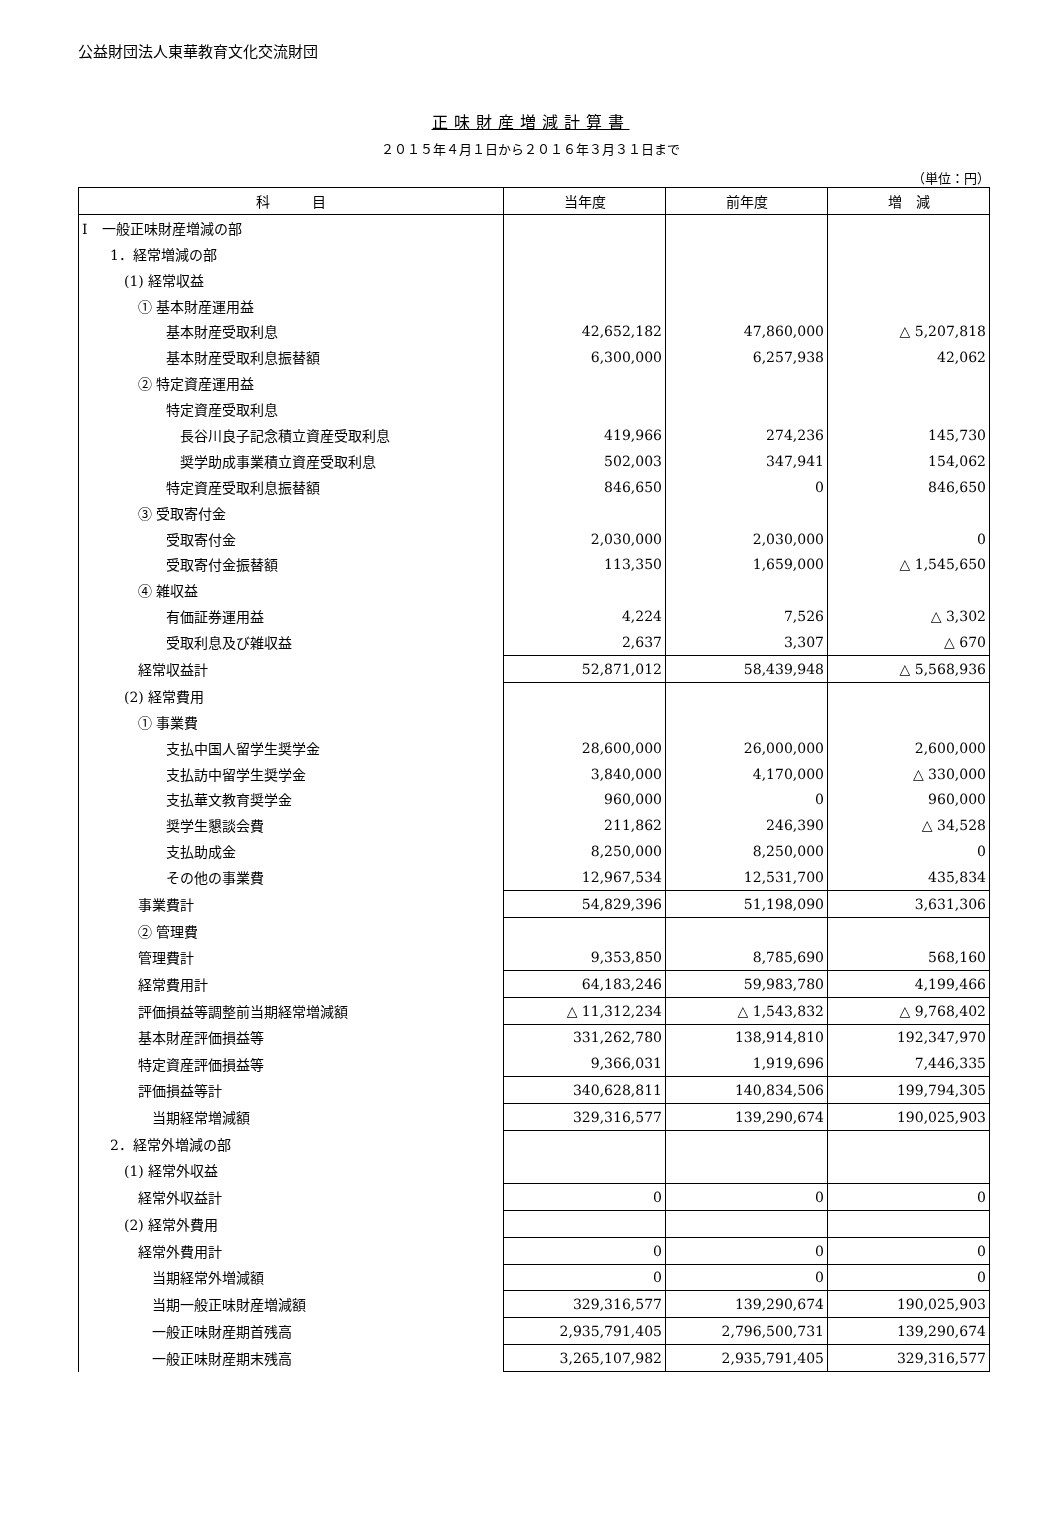公益財団法人東華教育文化交流財団
正味財産増減計算書
２０１５年４月１日から２０１６年３月３１日まで
（単位：円）
| 科 目 | 当年度 | 前年度 | 増 減 |
| --- | --- | --- | --- |
| Ⅰ 一般正味財産増減の部 | | | |
| 1．経常増減の部 | | | |
| (1) 経常収益 | | | |
| ① 基本財産運用益 | | | |
| 基本財産受取利息 | 42,652,182 | 47,860,000 | △ 5,207,818 |
| 基本財産受取利息振替額 | 6,300,000 | 6,257,938 | 42,062 |
| ② 特定資産運用益 | | | |
| 特定資産受取利息 | | | |
| 長谷川良子記念積立資産受取利息 | 419,966 | 274,236 | 145,730 |
| 奨学助成事業積立資産受取利息 | 502,003 | 347,941 | 154,062 |
| 特定資産受取利息振替額 | 846,650 | 0 | 846,650 |
| ③ 受取寄付金 | | | |
| 受取寄付金 | 2,030,000 | 2,030,000 | 0 |
| 受取寄付金振替額 | 113,350 | 1,659,000 | △ 1,545,650 |
| ④ 雑収益 | | | |
| 有価証券運用益 | 4,224 | 7,526 | △ 3,302 |
| 受取利息及び雑収益 | 2,637 | 3,307 | △ 670 |
| 経常収益計 | 52,871,012 | 58,439,948 | △ 5,568,936 |
| (2) 経常費用 | | | |
| ① 事業費 | | | |
| 支払中国人留学生奨学金 | 28,600,000 | 26,000,000 | 2,600,000 |
| 支払訪中留学生奨学金 | 3,840,000 | 4,170,000 | △ 330,000 |
| 支払華文教育奨学金 | 960,000 | 0 | 960,000 |
| 奨学生懇談会費 | 211,862 | 246,390 | △ 34,528 |
| 支払助成金 | 8,250,000 | 8,250,000 | 0 |
| その他の事業費 | 12,967,534 | 12,531,700 | 435,834 |
| 事業費計 | 54,829,396 | 51,198,090 | 3,631,306 |
| ② 管理費 | | | |
| 管理費計 | 9,353,850 | 8,785,690 | 568,160 |
| 経常費用計 | 64,183,246 | 59,983,780 | 4,199,466 |
| 評価損益等調整前当期経常増減額 | △ 11,312,234 | △ 1,543,832 | △ 9,768,402 |
| 基本財産評価損益等 | 331,262,780 | 138,914,810 | 192,347,970 |
| 特定資産評価損益等 | 9,366,031 | 1,919,696 | 7,446,335 |
| 評価損益等計 | 340,628,811 | 140,834,506 | 199,794,305 |
| 当期経常増減額 | 329,316,577 | 139,290,674 | 190,025,903 |
| 2．経常外増減の部 | | | |
| (1) 経常外収益 | | | |
| 経常外収益計 | 0 | 0 | 0 |
| (2) 経常外費用 | | | |
| 経常外費用計 | 0 | 0 | 0 |
| 当期経常外増減額 | 0 | 0 | 0 |
| 当期一般正味財産増減額 | 329,316,577 | 139,290,674 | 190,025,903 |
| 一般正味財産期首残高 | 2,935,791,405 | 2,796,500,731 | 139,290,674 |
| 一般正味財産期末残高 | 3,265,107,982 | 2,935,791,405 | 329,316,577 |